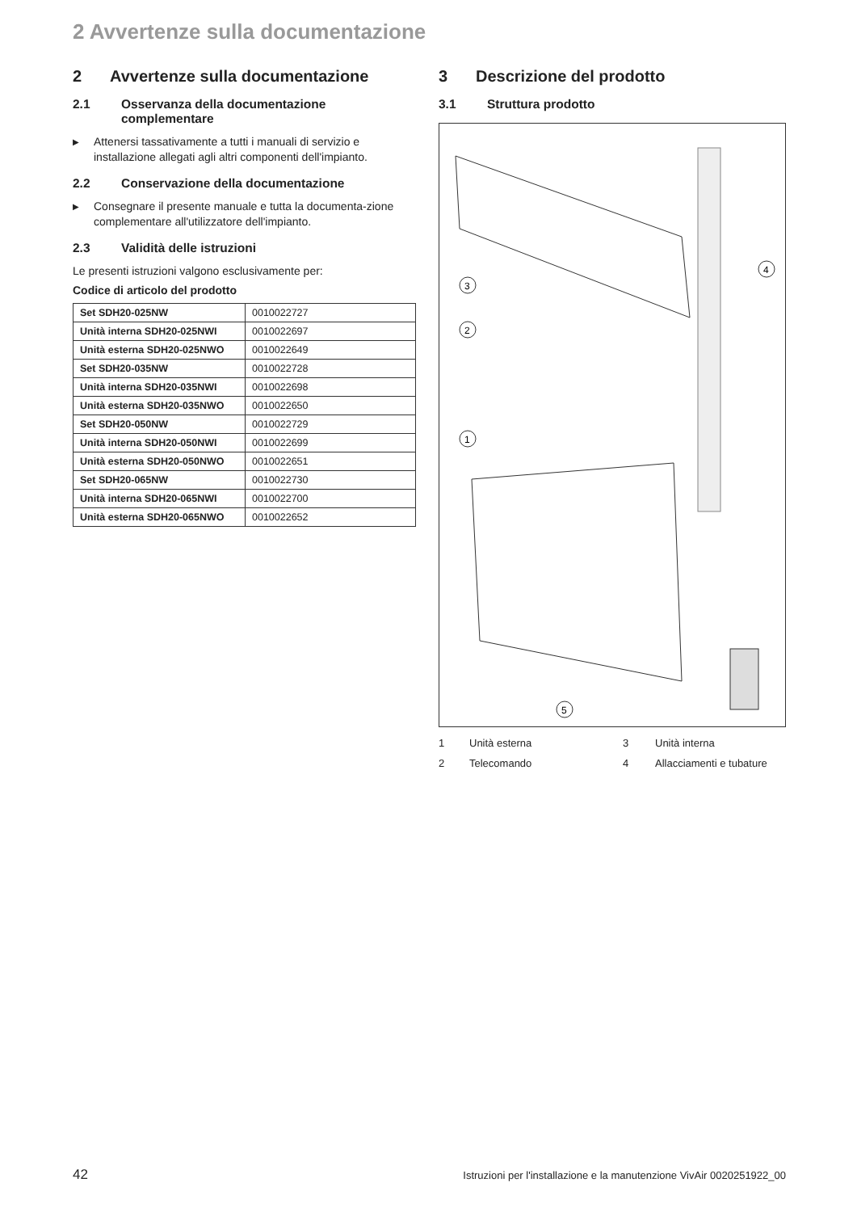2 Avvertenze sulla documentazione
2 Avvertenze sulla documentazione
2.1 Osservanza della documentazione complementare
▶ Attenersi tassativamente a tutti i manuali di servizio e installazione allegati agli altri componenti dell'impianto.
2.2 Conservazione della documentazione
▶ Consegnare il presente manuale e tutta la documenta-zione complementare all'utilizzatore dell'impianto.
2.3 Validità delle istruzioni
Le presenti istruzioni valgono esclusivamente per:
Codice di articolo del prodotto
| Set SDH20-025NW | 0010022727 |
| Unità interna SDH20-025NWI | 0010022697 |
| Unità esterna SDH20-025NWO | 0010022649 |
| Set SDH20-035NW | 0010022728 |
| Unità interna SDH20-035NWI | 0010022698 |
| Unità esterna SDH20-035NWO | 0010022650 |
| Set SDH20-050NW | 0010022729 |
| Unità interna SDH20-050NWI | 0010022699 |
| Unità esterna SDH20-050NWO | 0010022651 |
| Set SDH20-065NW | 0010022730 |
| Unità interna SDH20-065NWI | 0010022700 |
| Unità esterna SDH20-065NWO | 0010022652 |
3 Descrizione del prodotto
3.1 Struttura prodotto
3
2
1
4
5
1 Unità esterna 3 Unità interna 2 Telecomando 4 Allacciamenti e tubature
42 Istruzioni per l'installazione e la manutenzione VivAir 0020251922_00